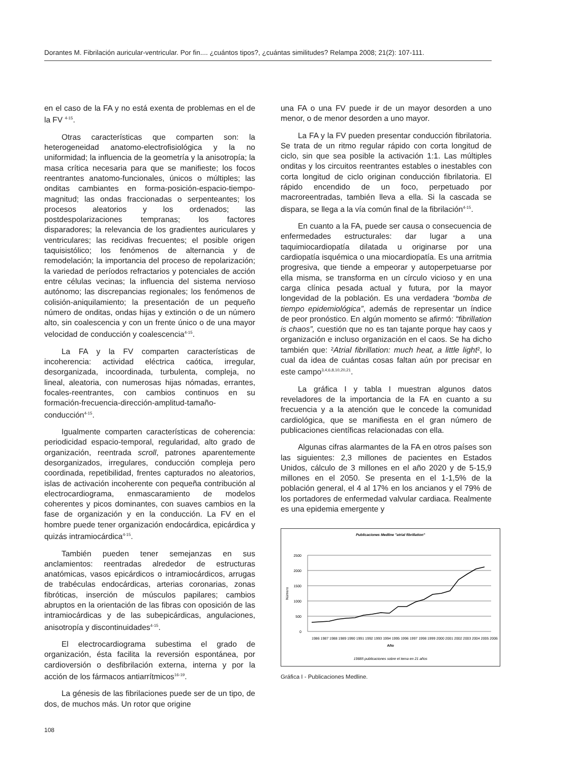Dorantes M. Fibrilación auricular-ventricular. Por fin.... ¿cuántos tipos?, ¿cuántas similitudes? Relampa 2008; 21(2): 107-111.
en el caso de la FA y no está exenta de problemas en el de la FV <sup>4-15</sup>.
Otras características que comparten son: la heterogeneidad anatomo-electrofisiológica y la no uniformidad; la influencia de la geometría y la anisotropía; la masa crítica necesaria para que se manifieste; los focos reentrantes anatomo-funcionales, únicos o múltiples; las onditas cambiantes en forma-posición-espacio-tiempo-magnitud; las ondas fraccionadas o serpenteantes; los procesos aleatorios y los ordenados; las postdespolarizaciones tempranas; los factores disparadores; la relevancia de los gradientes auriculares y ventriculares; las recidivas frecuentes; el posible origen taquisistólico; los fenómenos de alternancia y de remodelación; la importancia del proceso de repolarización; la variedad de períodos refractarios y potenciales de acción entre células vecinas; la influencia del sistema nervioso autónomo; las discrepancias regionales; los fenómenos de colisión-aniquilamiento; la presentación de un pequeño número de onditas, ondas hijas y extinción o de un número alto, sin coalescencia y con un frente único o de una mayor velocidad de conducción y coalescencia<sup>4-15</sup>.
La FA y la FV comparten características de incoherencia: actividad eléctrica caótica, irregular, desorganizada, incoordinada, turbulenta, compleja, no lineal, aleatoria, con numerosas hijas nómadas, errantes, focales-reentrantes, con cambios continuos en su formación-frecuencia-dirección-amplitud-tamaño-conducción<sup>4-15</sup>.
Igualmente comparten características de coherencia: periodicidad espacio-temporal, regularidad, alto grado de organización, reentrada scroll, patrones aparentemente desorganizados, irregulares, conducción compleja pero coordinada, repetibilidad, frentes capturados no aleatorios, islas de activación incoherente con pequeña contribución al electrocardiograma, enmascaramiento de modelos coherentes y picos dominantes, con suaves cambios en la fase de organización y en la conducción. La FV en el hombre puede tener organización endocárdica, epicárdica y quizás intramiocárdica<sup>4-15</sup>.
También pueden tener semejanzas en sus anclamientos: reentradas alrededor de estructuras anatómicas, vasos epicárdicos o intramiocárdicos, arrugas de trabéculas endocárdicas, arterias coronarias, zonas fibróticas, inserción de músculos papilares; cambios abruptos en la orientación de las fibras con oposición de las intramiocárdicas y de las subepicárdicas, angulaciones, anisotropía y discontinuidades<sup>4-15</sup>.
El electrocardiograma subestima el grado de organización, ésta facilita la reversión espontánea, por cardioversión o desfibrilación externa, interna y por la acción de los fármacos antiarrítmicos<sup>16-19</sup>.
La génesis de las fibrilaciones puede ser de un tipo, de dos, de muchos más. Un rotor que origine
una FA o una FV puede ir de un mayor desorden a uno menor, o de menor desorden a uno mayor.
La FA y la FV pueden presentar conducción fibrilatoria. Se trata de un ritmo regular rápido con corta longitud de ciclo, sin que sea posible la activación 1:1. Las múltiples onditas y los circuitos reentrantes estables o inestables con corta longitud de ciclo originan conducción fibrilatoria. El rápido encendido de un foco, perpetuado por macroreentradas, también lleva a ella. Si la cascada se dispara, se llega a la vía común final de la fibrilación<sup>4-15</sup>.
En cuanto a la FA, puede ser causa o consecuencia de enfermedades estructurales: dar lugar a una taquimiocardiopatía dilatada u originarse por una cardiopatía isquémica o una miocardiopatía. Es una arritmia progresiva, que tiende a empeorar y autoperpetuarse por ella misma, se transforma en un círculo vicioso y en una carga clínica pesada actual y futura, por la mayor longevidad de la población. Es una verdadera “bomba de tiempo epidemiológica”, además de representar un índice de peor pronóstico. En algún momento se afirmó: “fibrillation is chaos”, cuestión que no es tan tajante porque hay caos y organización e incluso organización en el caos. Se ha dicho también que: ²Atrial fibrillation: much heat, a little light², lo cual da idea de cuántas cosas faltan aún por precisar en este campo<sup>3,4,6,8,10,20,21</sup>.
La gráfica I y tabla I muestran algunos datos reveladores de la importancia de la FA en cuanto a su frecuencia y a la atención que le concede la comunidad cardiológica, que se manifiesta en el gran número de publicaciones científicas relacionadas con ella.
Algunas cifras alarmantes de la FA en otros países son las siguientes: 2,3 millones de pacientes en Estados Unidos, cálculo de 3 millones en el año 2020 y de 5-15,9 millones en el 2050. Se presenta en el 1-1,5% de la población general, el 4 al 17% en los ancianos y el 79% de los portadores de enfermedad valvular cardiaca. Realmente es una epidemia emergente y
Publicaciones Medline "atrial fibrillation"
2500
2000
1500
1000
500
0
Número
1986 1987 1988 1989 1990 1991 1992 1993 1994 1995 1996 1997 1998 1999 2000 2001 2002 2003 2004 2005 2006
Año
19885 publicaciones sobre el tema en 21 años
Gráfica I - Publicaciones Medline.
108